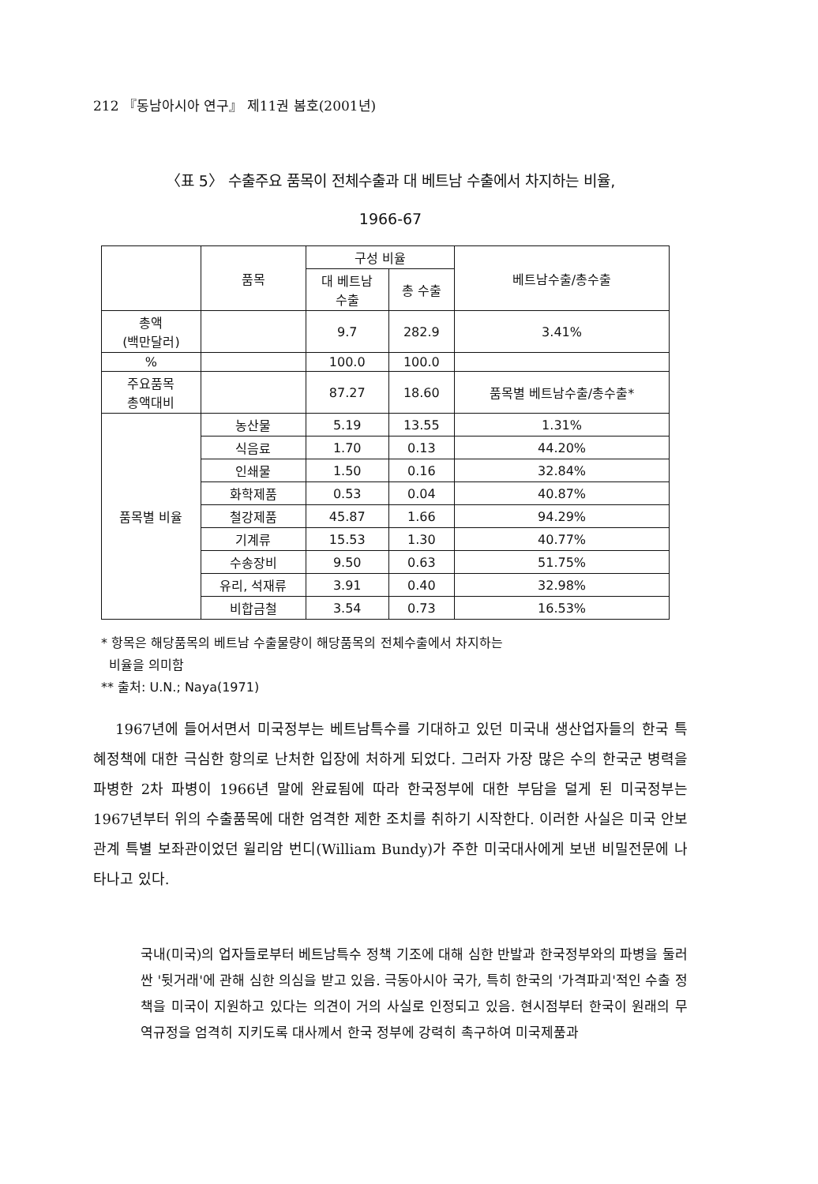212 『동남아시아 연구』 제11권 봄호(2001년)
〈표 5〉 수출주요 품목이 전체수출과 대 베트남 수출에서 차지하는 비율,
1966-67
| | 품목 | 구성 비율 | | 베트남수출/총수출 |
| --- | --- | --- | --- | --- |
| | | 대 베트남 수출 | 총 수출 | |
| 총액 (백만달러) | | 9.7 | 282.9 | 3.41% |
| % | | 100.0 | 100.0 | |
| 주요품목 총액대비 | | 87.27 | 18.60 | 품목별 베트남수출/총수출* |
| 품목별 비율 | 농산물 | 5.19 | 13.55 | 1.31% |
| | 식음료 | 1.70 | 0.13 | 44.20% |
| | 인쇄물 | 1.50 | 0.16 | 32.84% |
| | 화학제품 | 0.53 | 0.04 | 40.87% |
| | 철강제품 | 45.87 | 1.66 | 94.29% |
| | 기계류 | 15.53 | 1.30 | 40.77% |
| | 수송장비 | 9.50 | 0.63 | 51.75% |
| | 유리, 석재류 | 3.91 | 0.40 | 32.98% |
| | 비합금철 | 3.54 | 0.73 | 16.53% |
* 항목은 해당품목의 베트남 수출물량이 해당품목의 전체수출에서 차지하는
비율을 의미함
** 출처: U.N.; Naya(1971)
1967년에 들어서면서 미국정부는 베트남특수를 기대하고 있던 미국내 생산업자들의 한국 특혜정책에 대한 극심한 항의로 난처한 입장에 처하게 되었다. 그러자 가장 많은 수의 한국군 병력을 파병한 2차 파병이 1966년 말에 완료됨에 따라 한국정부에 대한 부담을 덜게 된 미국정부는 1967년부터 위의 수출품목에 대한 엄격한 제한 조치를 취하기 시작한다. 이러한 사실은 미국 안보관계 특별 보좌관이었던 윌리암 번디(William Bundy)가 주한 미국대사에게 보낸 비밀전문에 나타나고 있다.
국내(미국)의 업자들로부터 베트남특수 정책 기조에 대해 심한 반발과 한국정부와의 파병을 둘러싼 '뒷거래'에 관해 심한 의심을 받고 있음. 극동아시아 국가, 특히 한국의 '가격파괴'적인 수출 정책을 미국이 지원하고 있다는 의견이 거의 사실로 인정되고 있음. 현시점부터 한국이 원래의 무역규정을 엄격히 지키도록 대사께서 한국 정부에 강력히 촉구하여 미국제품과